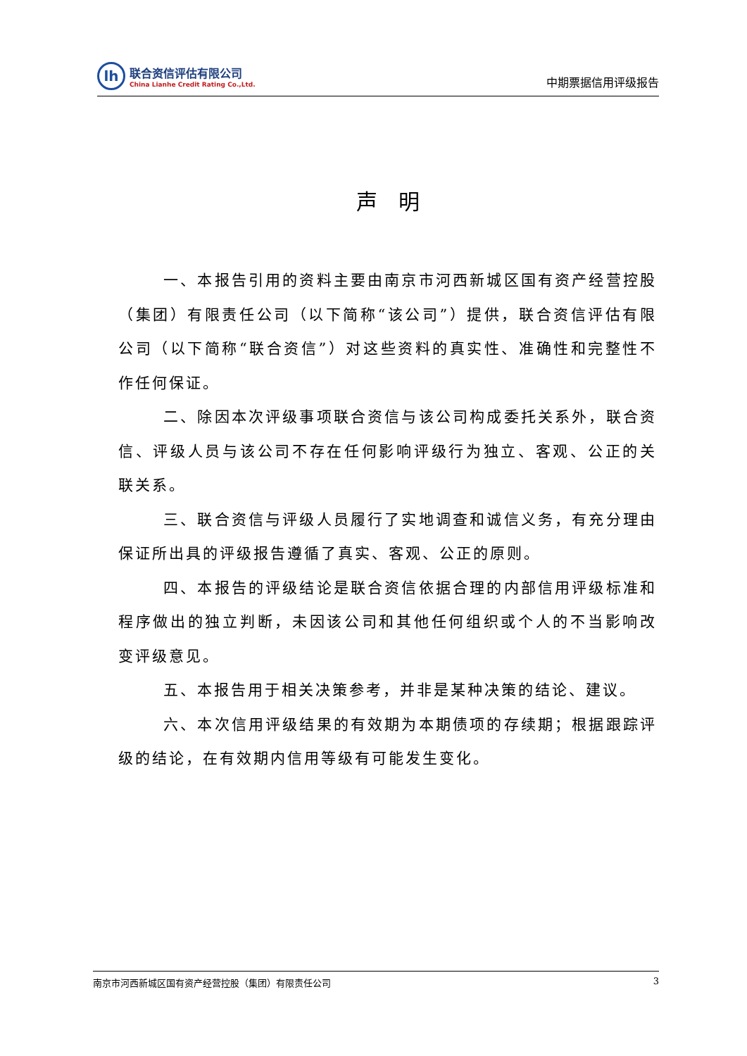lh
联合资信评估有限公司
China Lianhe Credit Rating Co.,Ltd.
中期票据信用评级报告
声　明
一、本报告引用的资料主要由南京市河西新城区国有资产经营控股（集团）有限责任公司（以下简称“该公司”）提供，联合资信评估有限公司（以下简称“联合资信”）对这些资料的真实性、准确性和完整性不作任何保证。
二、除因本次评级事项联合资信与该公司构成委托关系外，联合资信、评级人员与该公司不存在任何影响评级行为独立、客观、公正的关联关系。
三、联合资信与评级人员履行了实地调查和诚信义务，有充分理由保证所出具的评级报告遵循了真实、客观、公正的原则。
四、本报告的评级结论是联合资信依据合理的内部信用评级标准和程序做出的独立判断，未因该公司和其他任何组织或个人的不当影响改变评级意见。
五、本报告用于相关决策参考，并非是某种决策的结论、建议。
六、本次信用评级结果的有效期为本期债项的存续期；根据跟踪评级的结论，在有效期内信用等级有可能发生变化。
南京市河西新城区国有资产经营控股（集团）有限责任公司 3